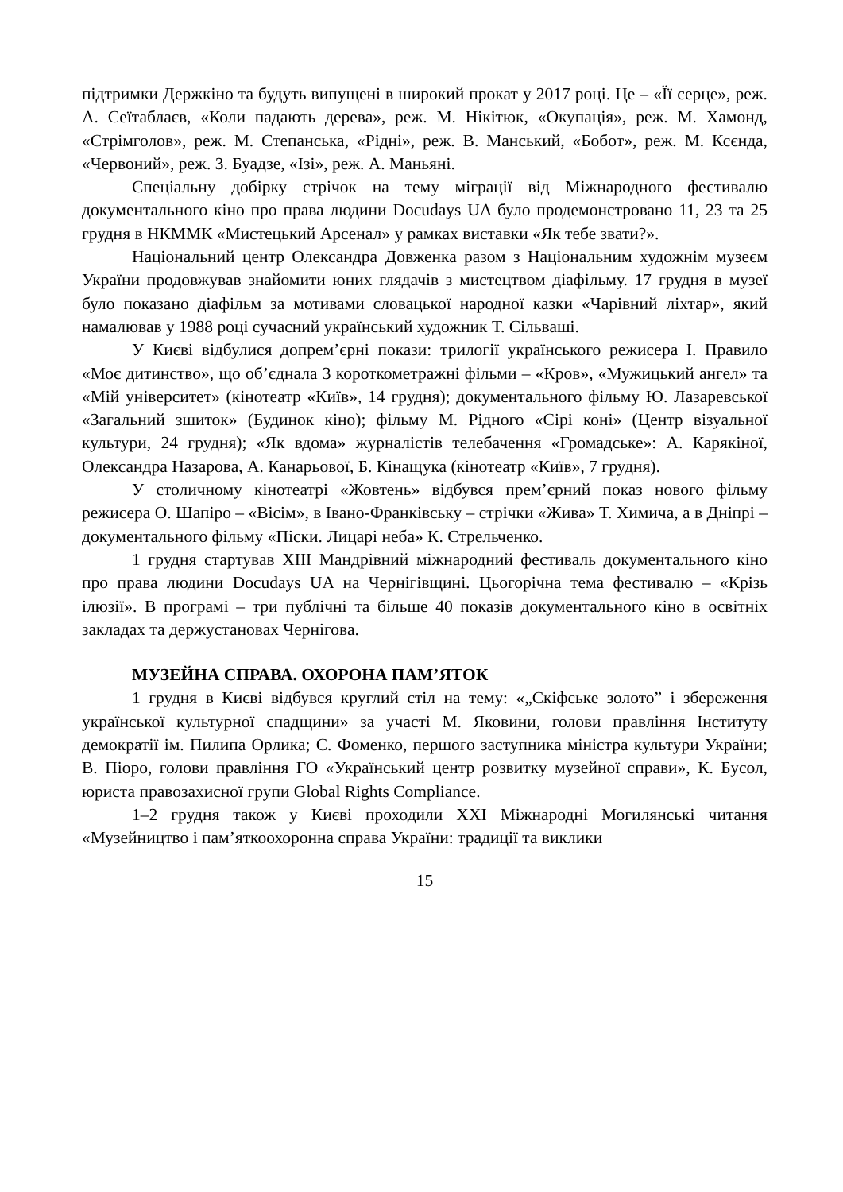підтримки Держкіно та будуть випущені в широкий прокат у 2017 році. Це – «Її серце», реж. А. Сеїтаблаєв, «Коли падають дерева», реж. М. Нікітюк, «Окупація», реж. М. Хамонд, «Стрімголов», реж. М. Степанська, «Рідні», реж. В. Манський, «Бобот», реж. М. Ксєнда, «Червоний», реж. З. Буадзе, «Ізі», реж. А. Маньяні.
Спеціальну добірку стрічок на тему міграції від Міжнародного фестивалю документального кіно про права людини Docudays UA було продемонстровано 11, 23 та 25 грудня в НКММК «Мистецький Арсенал» у рамках виставки «Як тебе звати?».
Національний центр Олександра Довженка разом з Національним художнім музеєм України продовжував знайомити юних глядачів з мистецтвом діафільму. 17 грудня в музеї було показано діафільм за мотивами словацької народної казки «Чарівний ліхтар», який намалював у 1988 році сучасний український художник Т. Сільваші.
У Києві відбулися допрем’єрні покази: трилогії українського режисера І. Правило «Моє дитинство», що об’єднала 3 короткометражні фільми – «Кров», «Мужицький ангел» та «Мій університет» (кінотеатр «Київ», 14 грудня); документального фільму Ю. Лазаревської «Загальний зшиток» (Будинок кіно); фільму М. Рідного «Сірі коні» (Центр візуальної культури, 24 грудня); «Як вдома» журналістів телебачення «Громадське»: А. Карякіної, Олександра Назарова, А. Канарьової, Б. Кінащука (кінотеатр «Київ», 7 грудня).
У столичному кінотеатрі «Жовтень» відбувся прем’єрний показ нового фільму режисера О. Шапіро – «Вісім», в Івано-Франківську – стрічки «Жива» Т. Химича, а в Дніпрі – документального фільму «Піски. Лицарі неба» К. Стрельченко.
1 грудня стартував XIII Мандрівний міжнародний фестиваль документального кіно про права людини Docudays UA на Чернігівщині. Цьогорічна тема фестивалю – «Крізь ілюзії». В програмі – три публічні та більше 40 показів документального кіно в освітніх закладах та держустановах Чернігова.
МУЗЕЙНА СПРАВА. ОХОРОНА ПАМ’ЯТОК
1 грудня в Києві відбувся круглий стіл на тему: «„Скіфське золото” і збереження української культурної спадщини» за участі М. Яковини, голови правління Інституту демократії ім. Пилипа Орлика; С. Фоменко, першого заступника міністра культури України; В. Піоро, голови правління ГО «Український центр розвитку музейної справи», К. Бусол, юриста правозахисної групи Global Rights Compliance.
1–2 грудня також у Києві проходили XXI Міжнародні Могилянські читання «Музейництво і пам’яткоохоронна справа України: традиції та виклики
15